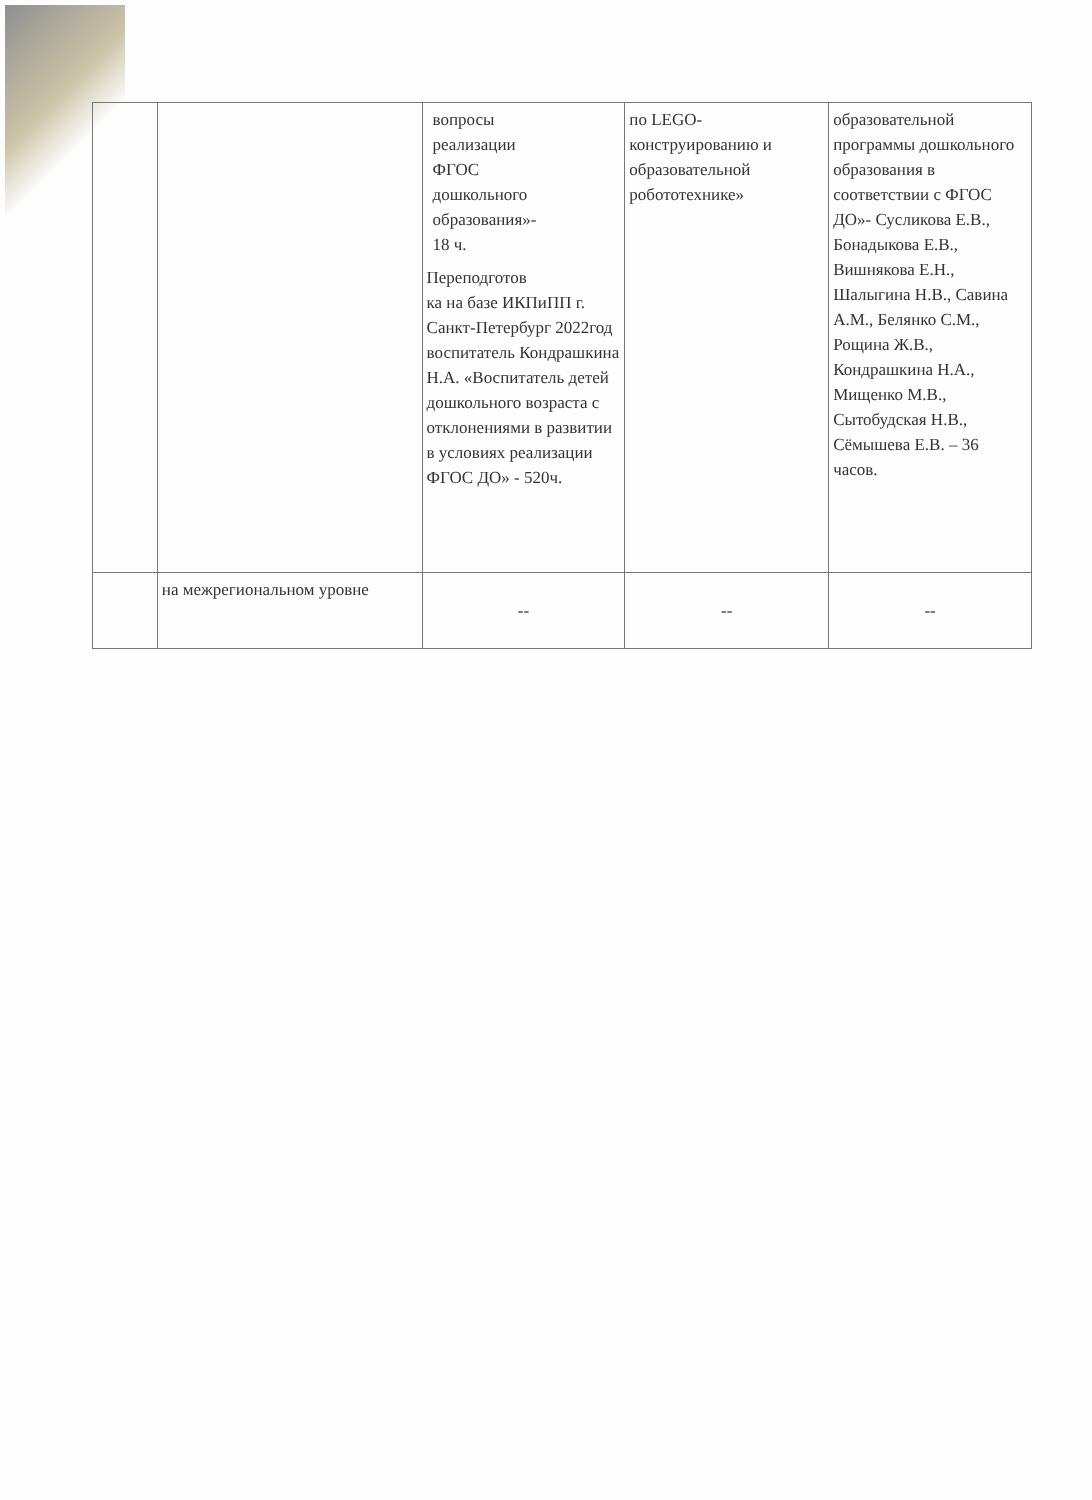| | | вопросы реализации ФГОС дошкольного образования»- 18 ч. Переподготов ка на базе ИКПиПП г. Санкт-Петербург 2022год воспитатель Кондрашкина Н.А. «Воспитатель детей дошкольного возраста с отклонениями в развитии в условиях реализации ФГОС ДО» - 520ч. | по LEGO-конструированию и образовательной робототехнике» | образовательной программы дошкольного образования в соответствии с ФГОС ДО»- Сусликова Е.В., Бонадыкова Е.В., Вишнякова Е.Н., Шалыгина Н.В., Савина А.М., Белянко С.М., Рощина Ж.В., Кондрашкина Н.А., Мищенко М.В., Сытобудская Н.В., Сёмышева Е.В. – 36 часов. |
| | на межрегиональном уровне | -- | -- | -- |